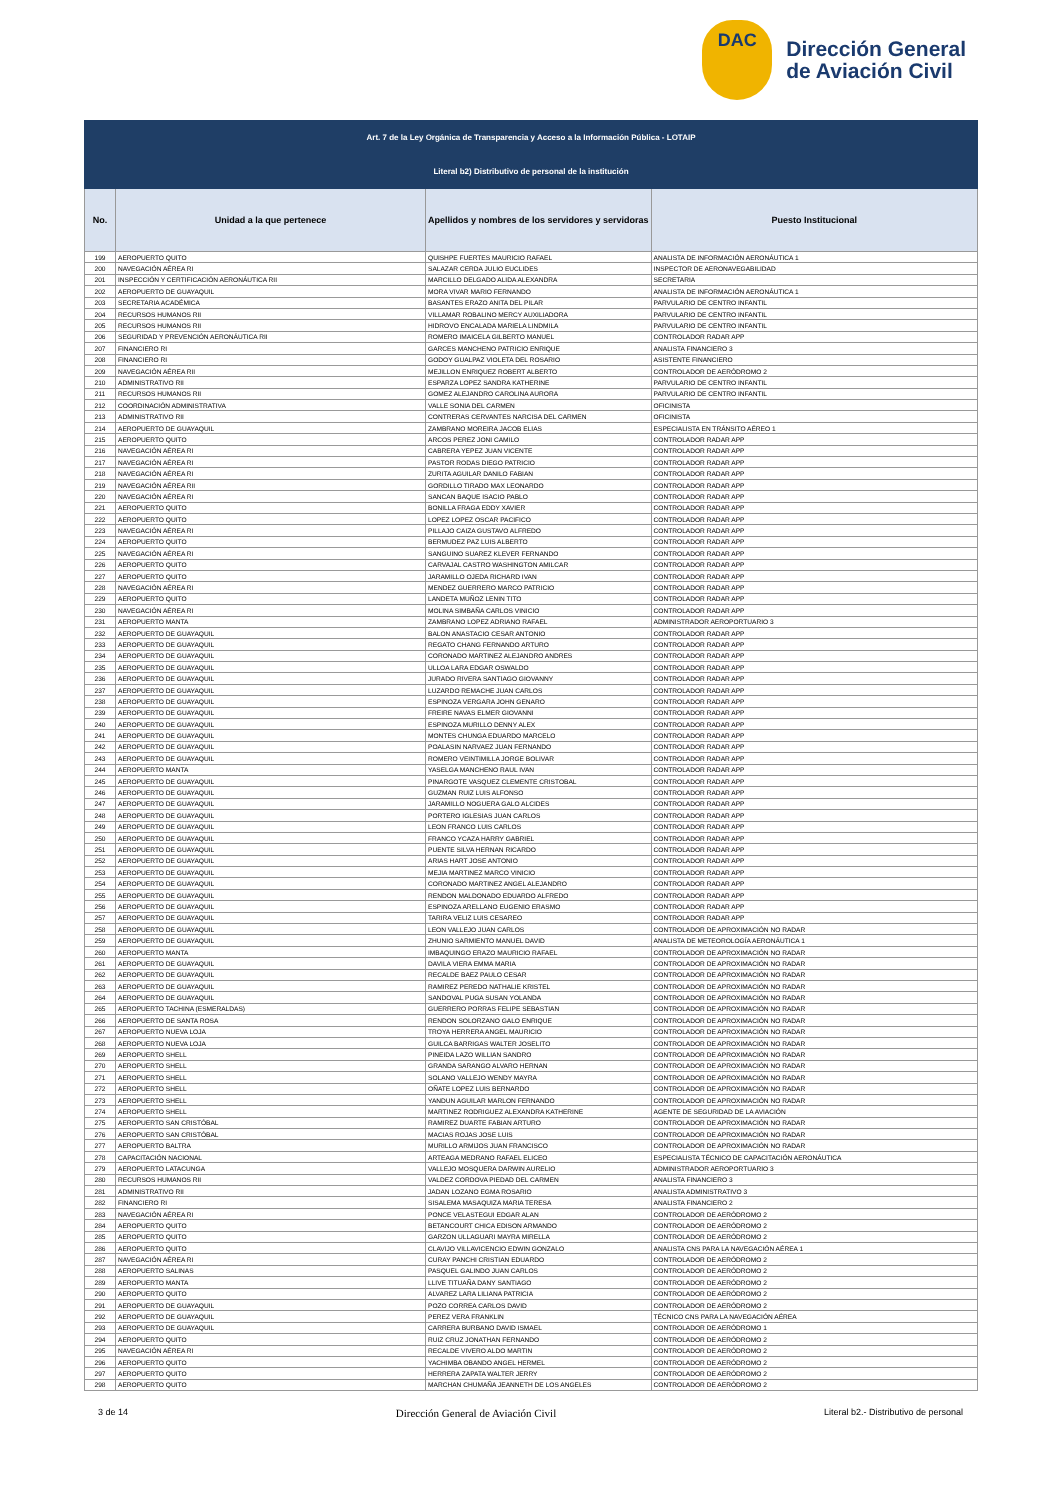DAC
Dirección General
de Aviación Civil
| Art. 7 de la Ley Orgánica de Transparencia y Acceso a la Información Pública - LOTAIP | | | |
| --- | --- | --- | --- |
| Literal b2) Distributivo de personal de la institución | | | |
| No. | Unidad a la que pertenece | Apellidos y nombres de los servidores y servidoras | Puesto Institucional |
| 199 | AEROPUERTO QUITO | QUISHPE FUERTES MAURICIO RAFAEL | ANALISTA DE INFORMACIÓN AERONÁUTICA 1 |
| 200 | NAVEGACIÓN AÉREA RI | SALAZAR CERDA JULIO EUCLIDES | INSPECTOR DE AERONAVEGABILIDAD |
| 201 | INSPECCIÓN Y CERTIFICACIÓN AERONÁUTICA RII | MARCILLO DELGADO ALIDA ALEXANDRA | SECRETARIA |
| 202 | AEROPUERTO DE GUAYAQUIL | MORA VIVAR MARIO FERNANDO | ANALISTA DE INFORMACIÓN AERONÁUTICA 1 |
| 203 | SECRETARIA ACADÉMICA | BASANTES ERAZO ANITA DEL PILAR | PARVULARIO DE CENTRO INFANTIL |
| 204 | RECURSOS HUMANOS RII | VILLAMAR ROBALINO MERCY AUXILIADORA | PARVULARIO DE CENTRO INFANTIL |
| 205 | RECURSOS HUMANOS RII | HIDROVO ENCALADA MARIELA LINDMILA | PARVULARIO DE CENTRO INFANTIL |
| 206 | SEGURIDAD Y PREVENCIÓN AERONÁUTICA RII | ROMERO IMAICELA GILBERTO MANUEL | CONTROLADOR RADAR APP |
| 207 | FINANCIERO RI | GARCES MANCHENO PATRICIO ENRIQUE | ANALISTA FINANCIERO 3 |
| 208 | FINANCIERO RI | GODOY GUALPAZ VIOLETA DEL ROSARIO | ASISTENTE FINANCIERO |
| 209 | NAVEGACIÓN AÉREA RII | MEJILLON ENRIQUEZ ROBERT ALBERTO | CONTROLADOR DE AERÓDROMO 2 |
| 210 | ADMINISTRATIVO RII | ESPARZA LOPEZ SANDRA KATHERINE | PARVULARIO DE CENTRO INFANTIL |
| 211 | RECURSOS HUMANOS RII | GOMEZ ALEJANDRO CAROLINA AURORA | PARVULARIO DE CENTRO INFANTIL |
| 212 | COORDINACIÓN ADMINISTRATIVA | VALLE SONIA DEL CARMEN | OFICINISTA |
| 213 | ADMINISTRATIVO RII | CONTRERAS CERVANTES NARCISA DEL CARMEN | OFICINISTA |
| 214 | AEROPUERTO DE GUAYAQUIL | ZAMBRANO MOREIRA JACOB ELIAS | ESPECIALISTA EN TRÁNSITO AÉREO 1 |
| 215 | AEROPUERTO QUITO | ARCOS PEREZ JONI CAMILO | CONTROLADOR RADAR APP |
| 216 | NAVEGACIÓN AÉREA RI | CABRERA YEPEZ JUAN VICENTE | CONTROLADOR RADAR APP |
| 217 | NAVEGACIÓN AÉREA RI | PASTOR RODAS DIEGO PATRICIO | CONTROLADOR RADAR APP |
| 218 | NAVEGACIÓN AÉREA RI | ZURITA AGUILAR DANILO FABIAN | CONTROLADOR RADAR APP |
| 219 | NAVEGACIÓN AÉREA RII | GORDILLO TIRADO MAX LEONARDO | CONTROLADOR RADAR APP |
| 220 | NAVEGACIÓN AÉREA RI | SANCAN BAQUE ISACIO PABLO | CONTROLADOR RADAR APP |
| 221 | AEROPUERTO QUITO | BONILLA FRAGA EDDY XAVIER | CONTROLADOR RADAR APP |
| 222 | AEROPUERTO QUITO | LOPEZ LOPEZ OSCAR PACIFICO | CONTROLADOR RADAR APP |
| 223 | NAVEGACIÓN AÉREA RI | PILLAJO CAIZA GUSTAVO ALFREDO | CONTROLADOR RADAR APP |
| 224 | AEROPUERTO QUITO | BERMUDEZ PAZ LUIS ALBERTO | CONTROLADOR RADAR APP |
| 225 | NAVEGACIÓN AÉREA RI | SANGUINO SUAREZ KLEVER FERNANDO | CONTROLADOR RADAR APP |
| 226 | AEROPUERTO QUITO | CARVAJAL CASTRO WASHINGTON AMILCAR | CONTROLADOR RADAR APP |
| 227 | AEROPUERTO QUITO | JARAMILLO OJEDA RICHARD IVAN | CONTROLADOR RADAR APP |
| 228 | NAVEGACIÓN AÉREA RI | MENDEZ GUERRERO MARCO PATRICIO | CONTROLADOR RADAR APP |
| 229 | AEROPUERTO QUITO | LANDETA MUÑOZ LENIN TITO | CONTROLADOR RADAR APP |
| 230 | NAVEGACIÓN AÉREA RI | MOLINA SIMBAÑA CARLOS VINICIO | CONTROLADOR RADAR APP |
| 231 | AEROPUERTO MANTA | ZAMBRANO LOPEZ ADRIANO RAFAEL | ADMINISTRADOR AEROPORTUARIO 3 |
| 232 | AEROPUERTO DE GUAYAQUIL | BALON ANASTACIO CESAR ANTONIO | CONTROLADOR RADAR APP |
| 233 | AEROPUERTO DE GUAYAQUIL | REGATO CHANG FERNANDO ARTURO | CONTROLADOR RADAR APP |
| 234 | AEROPUERTO DE GUAYAQUIL | CORONADO MARTINEZ ALEJANDRO ANDRES | CONTROLADOR RADAR APP |
| 235 | AEROPUERTO DE GUAYAQUIL | ULLOA LARA EDGAR OSWALDO | CONTROLADOR RADAR APP |
| 236 | AEROPUERTO DE GUAYAQUIL | JURADO RIVERA SANTIAGO GIOVANNY | CONTROLADOR RADAR APP |
| 237 | AEROPUERTO DE GUAYAQUIL | LUZARDO REMACHE JUAN CARLOS | CONTROLADOR RADAR APP |
| 238 | AEROPUERTO DE GUAYAQUIL | ESPINOZA VERGARA JOHN GENARO | CONTROLADOR RADAR APP |
| 239 | AEROPUERTO DE GUAYAQUIL | FREIRE NAVAS ELMER GIOVANNI | CONTROLADOR RADAR APP |
| 240 | AEROPUERTO DE GUAYAQUIL | ESPINOZA MURILLO DENNY ALEX | CONTROLADOR RADAR APP |
| 241 | AEROPUERTO DE GUAYAQUIL | MONTES CHUNGA EDUARDO MARCELO | CONTROLADOR RADAR APP |
| 242 | AEROPUERTO DE GUAYAQUIL | POALASIN NARVAEZ JUAN FERNANDO | CONTROLADOR RADAR APP |
| 243 | AEROPUERTO DE GUAYAQUIL | ROMERO VEINTIMILLA JORGE BOLIVAR | CONTROLADOR RADAR APP |
| 244 | AEROPUERTO MANTA | YASELGA MANCHENO RAUL IVAN | CONTROLADOR RADAR APP |
| 245 | AEROPUERTO DE GUAYAQUIL | PINARGOTE VASQUEZ CLEMENTE CRISTOBAL | CONTROLADOR RADAR APP |
| 246 | AEROPUERTO DE GUAYAQUIL | GUZMAN RUIZ LUIS ALFONSO | CONTROLADOR RADAR APP |
| 247 | AEROPUERTO DE GUAYAQUIL | JARAMILLO NOGUERA GALO ALCIDES | CONTROLADOR RADAR APP |
| 248 | AEROPUERTO DE GUAYAQUIL | PORTERO IGLESIAS JUAN CARLOS | CONTROLADOR RADAR APP |
| 249 | AEROPUERTO DE GUAYAQUIL | LEON FRANCO LUIS CARLOS | CONTROLADOR RADAR APP |
| 250 | AEROPUERTO DE GUAYAQUIL | FRANCO YCAZA HARRY GABRIEL | CONTROLADOR RADAR APP |
| 251 | AEROPUERTO DE GUAYAQUIL | PUENTE SILVA HERNAN RICARDO | CONTROLADOR RADAR APP |
| 252 | AEROPUERTO DE GUAYAQUIL | ARIAS HART JOSE ANTONIO | CONTROLADOR RADAR APP |
| 253 | AEROPUERTO DE GUAYAQUIL | MEJIA MARTINEZ MARCO VINICIO | CONTROLADOR RADAR APP |
| 254 | AEROPUERTO DE GUAYAQUIL | CORONADO MARTINEZ ANGEL ALEJANDRO | CONTROLADOR RADAR APP |
| 255 | AEROPUERTO DE GUAYAQUIL | RENDON MALDONADO EDUARDO ALFREDO | CONTROLADOR RADAR APP |
| 256 | AEROPUERTO DE GUAYAQUIL | ESPINOZA ARELLANO EUGENIO ERASMO | CONTROLADOR RADAR APP |
| 257 | AEROPUERTO DE GUAYAQUIL | TARIRA VELIZ LUIS CESAREO | CONTROLADOR RADAR APP |
| 258 | AEROPUERTO DE GUAYAQUIL | LEON VALLEJO JUAN CARLOS | CONTROLADOR DE APROXIMACIÓN NO RADAR |
| 259 | AEROPUERTO DE GUAYAQUIL | ZHUNIO SARMIENTO MANUEL DAVID | ANALISTA DE METEOROLOGÍA AERONÁUTICA 1 |
| 260 | AEROPUERTO MANTA | IMBAQUINGO ERAZO MAURICIO RAFAEL | CONTROLADOR DE APROXIMACIÓN NO RADAR |
| 261 | AEROPUERTO DE GUAYAQUIL | DAVILA VIERA EMMA MARIA | CONTROLADOR DE APROXIMACIÓN NO RADAR |
| 262 | AEROPUERTO DE GUAYAQUIL | RECALDE BAEZ PAULO CESAR | CONTROLADOR DE APROXIMACIÓN NO RADAR |
| 263 | AEROPUERTO DE GUAYAQUIL | RAMIREZ PEREDO NATHALIE KRISTEL | CONTROLADOR DE APROXIMACIÓN NO RADAR |
| 264 | AEROPUERTO DE GUAYAQUIL | SANDOVAL PUGA SUSAN YOLANDA | CONTROLADOR DE APROXIMACIÓN NO RADAR |
| 265 | AEROPUERTO TACHINA (ESMERALDAS) | GUERRERO PORRAS FELIPE SEBASTIAN | CONTROLADOR DE APROXIMACIÓN NO RADAR |
| 266 | AEROPUERTO DE SANTA ROSA | RENDON SOLORZANO GALO ENRIQUE | CONTROLADOR DE APROXIMACIÓN NO RADAR |
| 267 | AEROPUERTO NUEVA LOJA | TROYA HERRERA ANGEL MAURICIO | CONTROLADOR DE APROXIMACIÓN NO RADAR |
| 268 | AEROPUERTO NUEVA LOJA | GUILCA BARRIGAS WALTER JOSELITO | CONTROLADOR DE APROXIMACIÓN NO RADAR |
| 269 | AEROPUERTO SHELL | PINEIDA LAZO WILLIAN SANDRO | CONTROLADOR DE APROXIMACIÓN NO RADAR |
| 270 | AEROPUERTO SHELL | GRANDA SARANGO ALVARO HERNAN | CONTROLADOR DE APROXIMACIÓN NO RADAR |
| 271 | AEROPUERTO SHELL | SOLANO VALLEJO WENDY MAYRA | CONTROLADOR DE APROXIMACIÓN NO RADAR |
| 272 | AEROPUERTO SHELL | OÑATE LOPEZ LUIS BERNARDO | CONTROLADOR DE APROXIMACIÓN NO RADAR |
| 273 | AEROPUERTO SHELL | YANDUN AGUILAR MARLON FERNANDO | CONTROLADOR DE APROXIMACIÓN NO RADAR |
| 274 | AEROPUERTO SHELL | MARTINEZ RODRIGUEZ ALEXANDRA KATHERINE | AGENTE DE SEGURIDAD DE LA AVIACIÓN |
| 275 | AEROPUERTO SAN CRISTÓBAL | RAMIREZ DUARTE FABIAN ARTURO | CONTROLADOR DE APROXIMACIÓN NO RADAR |
| 276 | AEROPUERTO SAN CRISTÓBAL | MACIAS ROJAS JOSE LUIS | CONTROLADOR DE APROXIMACIÓN NO RADAR |
| 277 | AEROPUERTO BALTRA | MURILLO ARMIJOS JUAN FRANCISCO | CONTROLADOR DE APROXIMACIÓN NO RADAR |
| 278 | CAPACITACIÓN NACIONAL | ARTEAGA MEDRANO RAFAEL ELICEO | ESPECIALISTA TÉCNICO DE CAPACITACIÓN AERONÁUTICA |
| 279 | AEROPUERTO LATACUNGA | VALLEJO MOSQUERA DARWIN AURELIO | ADMINISTRADOR AEROPORTUARIO 3 |
| 280 | RECURSOS HUMANOS RII | VALDEZ CORDOVA PIEDAD DEL CARMEN | ANALISTA FINANCIERO 3 |
| 281 | ADMINISTRATIVO RII | JADAN LOZANO EGMA ROSARIO | ANALISTA ADMINISTRATIVO 3 |
| 282 | FINANCIERO RI | SISALEMA MASAQUIZA MARIA TERESA | ANALISTA FINANCIERO 2 |
| 283 | NAVEGACIÓN AÉREA RI | PONCE VELASTEGUI EDGAR ALAN | CONTROLADOR DE AERÓDROMO 2 |
| 284 | AEROPUERTO QUITO | BETANCOURT CHICA EDISON ARMANDO | CONTROLADOR DE AERÓDROMO 2 |
| 285 | AEROPUERTO QUITO | GARZON ULLAGUARI MAYRA MIRELLA | CONTROLADOR DE AERÓDROMO 2 |
| 286 | AEROPUERTO QUITO | CLAVIJO VILLAVICENCIO EDWIN GONZALO | ANALISTA CNS PARA LA NAVEGACIÓN AÉREA 1 |
| 287 | NAVEGACIÓN AÉREA RI | CURAY PANCHI CRISTIAN EDUARDO | CONTROLADOR DE AERÓDROMO 2 |
| 288 | AEROPUERTO SALINAS | PASQUEL GALINDO JUAN CARLOS | CONTROLADOR DE AERÓDROMO 2 |
| 289 | AEROPUERTO MANTA | LLIVE TITUAÑA DANY SANTIAGO | CONTROLADOR DE AERÓDROMO 2 |
| 290 | AEROPUERTO QUITO | ALVAREZ LARA LILIANA PATRICIA | CONTROLADOR DE AERÓDROMO 2 |
| 291 | AEROPUERTO DE GUAYAQUIL | POZO CORREA CARLOS DAVID | CONTROLADOR DE AERÓDROMO 2 |
| 292 | AEROPUERTO DE GUAYAQUIL | PEREZ VERA FRANKLIN | TÉCNICO CNS PARA LA NAVEGACIÓN AÉREA |
| 293 | AEROPUERTO DE GUAYAQUIL | CARRERA BURBANO DAVID ISMAEL | CONTROLADOR DE AERÓDROMO 1 |
| 294 | AEROPUERTO QUITO | RUIZ CRUZ JONATHAN FERNANDO | CONTROLADOR DE AERÓDROMO 2 |
| 295 | NAVEGACIÓN AÉREA RI | RECALDE VIVERO ALDO MARTIN | CONTROLADOR DE AERÓDROMO 2 |
| 296 | AEROPUERTO QUITO | YACHIMBA OBANDO ANGEL HERMEL | CONTROLADOR DE AERÓDROMO 2 |
| 297 | AEROPUERTO QUITO | HERRERA ZAPATA WALTER JERRY | CONTROLADOR DE AERÓDROMO 2 |
| 298 | AEROPUERTO QUITO | MARCHAN CHUMAÑA JEANNETH DE LOS ANGELES | CONTROLADOR DE AERÓDROMO 2 |
3 de 14 Dirección General de Aviación Civil Literal b2.- Distributivo de personal